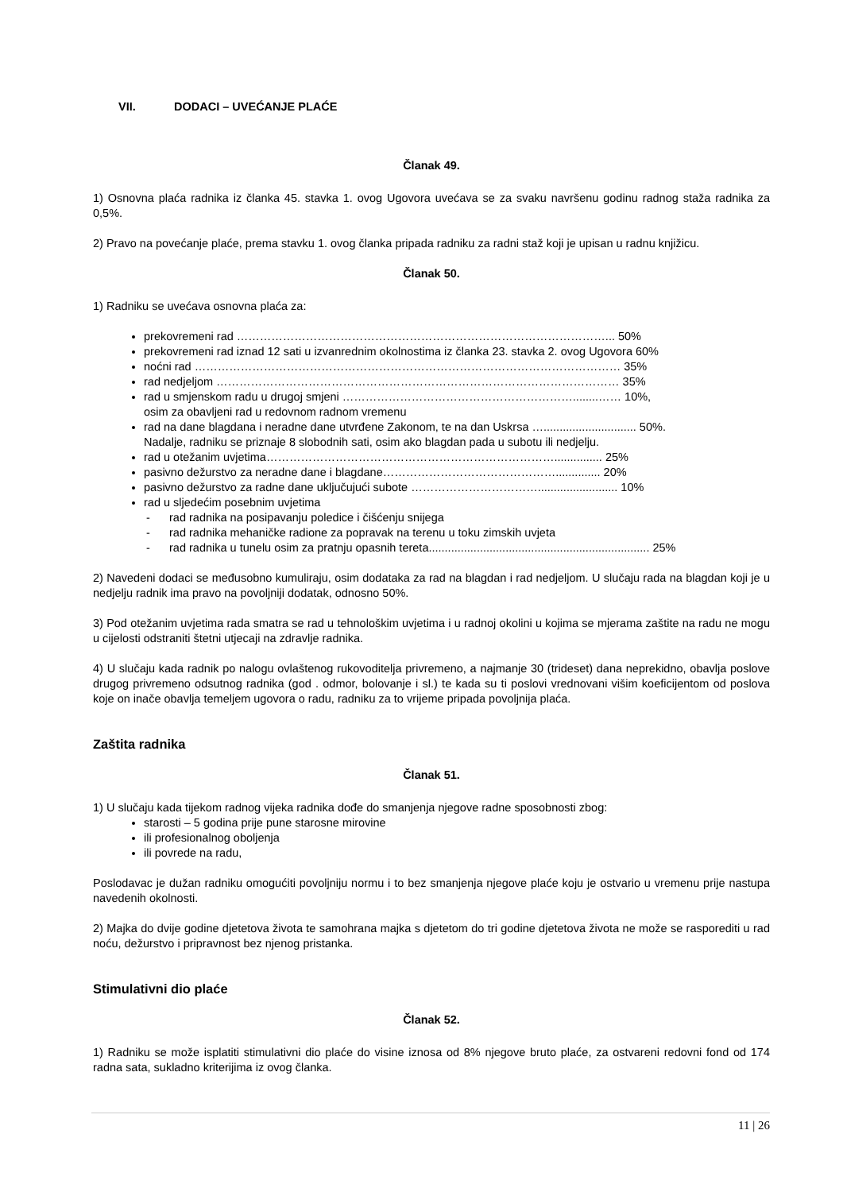VII. DODACI – UVEĆANJE PLAĆE
Članak 49.
1) Osnovna plaća radnika iz članka 45. stavka 1. ovog Ugovora uvećava se za svaku navršenu godinu radnog staža radnika za 0,5%.
2) Pravo na povećanje plaće, prema stavku 1. ovog članka pripada radniku za radni staž koji je upisan u radnu knjižicu.
Članak 50.
1) Radniku se uvećava osnovna plaća za:
prekovremeni rad ……………………………………………………………………………………... 50%
prekovremeni rad iznad 12 sati u izvanrednim okolnostima iz članka 23. stavka 2. ovog Ugovora 60%
noćni rad ………………………………………………………………………………………………… 35%
rad nedjeljom …………………………………………………………………………………………… 35%
rad u smjenskom radu u drugoj smjeni ……………………………………………………........…… 10%,
osim za obavljeni rad u redovnom radnom vremenu
rad na dane blagdana i neradne dane utvrđene Zakonom, te na dan Uskrsa …............................. 50%.
Nadalje, radniku se priznaje 8 slobodnih sati, osim ako blagdan pada u subotu ili nedjelju.
rad u otežanim uvjetima…………………………………………………………………............... 25%
pasivno dežurstvo za neradne dane i blagdane……………………………………….............. 20%
pasivno dežurstvo za radne dane uključujući subote ……………………………......................... 10%
rad u sljedećim posebnim uvjetima
rad radnika na posipavanju poledice i čišćenju snijega
rad radnika mehaničke radione za popravak na terenu u toku zimskih uvjeta
rad radnika u tunelu osim za pratnju opasnih tereta..................................................................... 25%
2) Navedeni dodaci se međusobno kumuliraju, osim dodataka za rad na blagdan i rad nedjeljom. U slučaju rada na blagdan koji je u nedjelju radnik ima pravo na povoljniji dodatak, odnosno 50%.
3) Pod otežanim uvjetima rada smatra se rad u tehnološkim uvjetima i u radnoj okolini u kojima se mjerama zaštite na radu ne mogu u cijelosti odstraniti štetni utjecaji na zdravlje radnika.
4) U slučaju kada radnik po nalogu ovlaštenog rukovoditelja privremeno, a najmanje 30 (trideset) dana neprekidno, obavlja poslove drugog privremeno odsutnog radnika (god . odmor, bolovanje i sl.) te kada su ti poslovi vrednovani višim koeficijentom od poslova koje on inače obavlja temeljem ugovora o radu, radniku za to vrijeme pripada povoljnija plaća.
Zaštita radnika
Članak 51.
1) U slučaju kada tijekom radnog vijeka radnika dođe do smanjenja njegove radne sposobnosti zbog:
starosti – 5 godina prije pune starosne mirovine
ili profesionalnog oboljenja
ili povrede na radu,
Poslodavac je dužan radniku omogućiti povoljniju normu i to bez smanjenja njegove plaće koju je ostvario u vremenu prije nastupa navedenih okolnosti.
2) Majka do dvije godine djetetova života te samohrana majka s djetetom do tri godine djetetova života ne može se rasporediti u rad noću, dežurstvo i pripravnost bez njenog pristanka.
Stimulativni dio plaće
Članak 52.
1) Radniku se može isplatiti stimulativni dio plaće do visine iznosa od 8% njegove bruto plaće, za ostvareni redovni fond od 174 radna sata, sukladno kriterijima iz ovog članka.
11 | 26